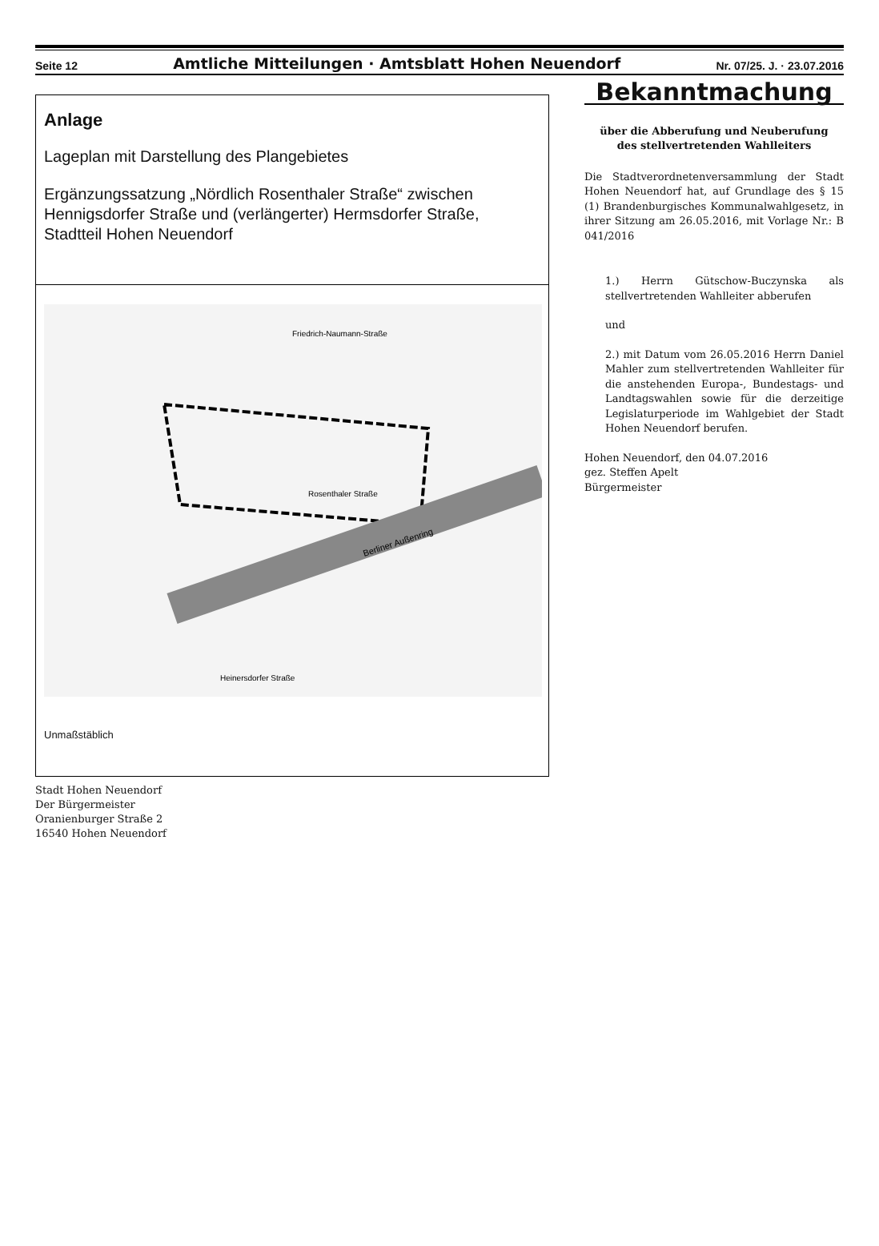Seite 12 Amtliche Mitteilungen · Amtsblatt Hohen Neuendorf Nr. 07/25. J. · 23.07.2016
Anlage
Lageplan mit Darstellung des Plangebietes
Ergänzungssatzung „Nördlich Rosenthaler Straße“ zwischen Hennigsdorfer Straße und (verlängerter) Hermsdorfer Straße, Stadtteil Hohen Neuendorf
Berliner Außenring
Friedrich-Naumann-Straße
Rosenthaler Straße
Heinersdorfer Straße
Unmaßstäblich
Stadt Hohen Neuendorf
Der Bürgermeister
Oranienburger Straße 2
16540 Hohen Neuendorf
Bekanntmachung
über die Abberufung und Neuberufung
des stellvertretenden Wahlleiters
Die Stadtverordnetenversammlung der Stadt Hohen Neuendorf hat, auf Grundlage des § 15 (1) Brandenburgisches Kommunalwahlgesetz, in ihrer Sitzung am 26.05.2016, mit Vorlage Nr.: B 041/2016
1.) Herrn Gütschow-Buczynska als stellvertretenden Wahlleiter abberufen
und
2.) mit Datum vom 26.05.2016 Herrn Daniel Mahler zum stellvertretenden Wahlleiter für die anstehenden Europa-, Bundestags- und Landtagswahlen sowie für die derzeitige Legislaturperiode im Wahlgebiet der Stadt Hohen Neuendorf berufen.
Hohen Neuendorf, den 04.07.2016
gez. Steffen Apelt
Bürgermeister